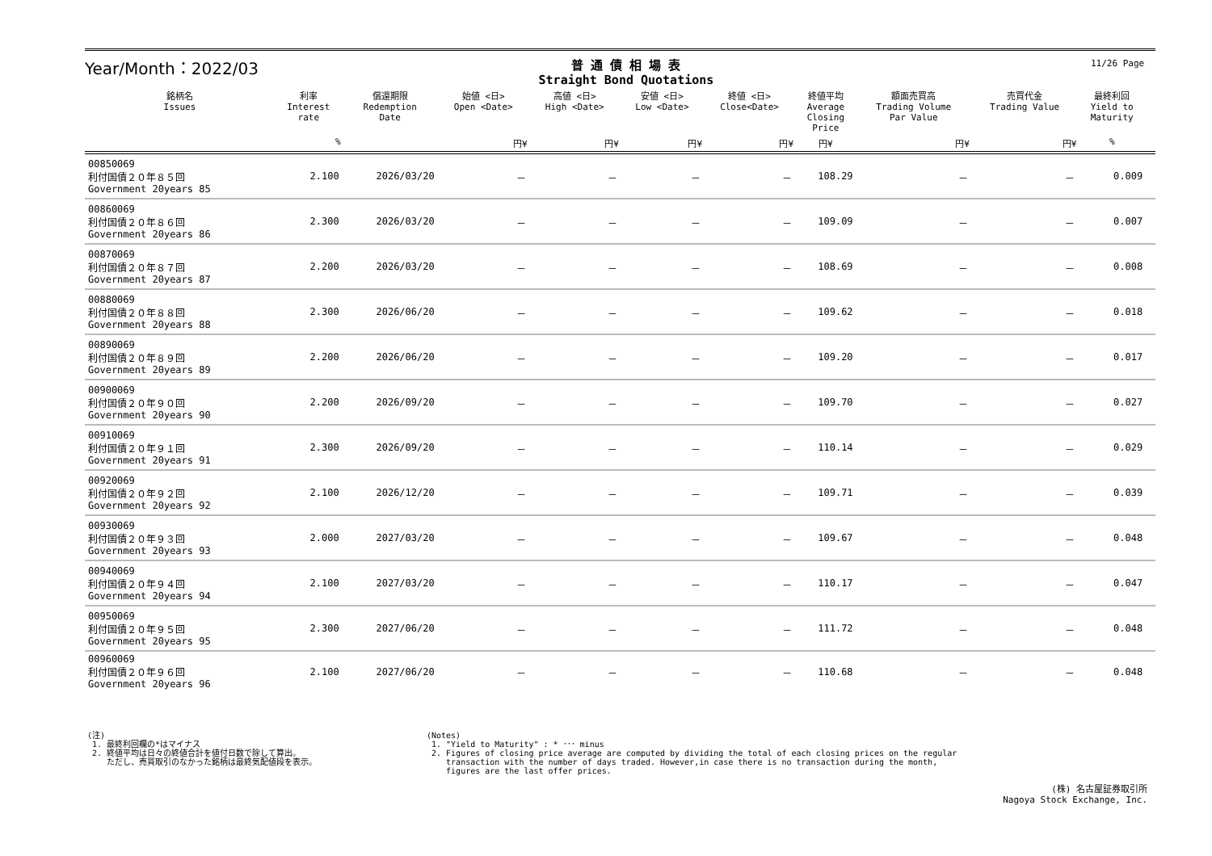11/26 Page
Year/Month：2022/03
普 通 債 相 場 表
Straight Bond Quotations
| 銘柄名 Issues | 利率 Interest rate | 償還期限 Redemption Date | 始値 <日> Open <Date> | 高値 <日> High <Date> | 安値 <日> Low <Date> | 終値 <日> Close<Date> | 終値平均 Average Closing Price | 額面売買高 Trading Volume Par Value | 売買代金 Trading Value | 最終利回 Yield to Maturity | |
| --- | --- | --- | --- | --- | --- | --- | --- | --- | --- | --- | --- |
| | % | | 円¥ | 円¥ | 円¥ | 円¥ | 円¥ | 円¥ | 円¥ | % | |
| 00850069 利付国債２０年８５回 Government 20years 85 | 2.100 | 2026/03/20 | － | － | － | － | 108.29 | － | － | 0.009 | |
| 00860069 利付国債２０年８６回 Government 20years 86 | 2.300 | 2026/03/20 | － | － | － | － | 109.09 | － | － | 0.007 | |
| 00870069 利付国債２０年８７回 Government 20years 87 | 2.200 | 2026/03/20 | － | － | － | － | 108.69 | － | － | 0.008 | |
| 00880069 利付国債２０年８８回 Government 20years 88 | 2.300 | 2026/06/20 | － | － | － | － | 109.62 | － | － | 0.018 | |
| 00890069 利付国債２０年８９回 Government 20years 89 | 2.200 | 2026/06/20 | － | － | － | － | 109.20 | － | － | 0.017 | |
| 00900069 利付国債２０年９０回 Government 20years 90 | 2.200 | 2026/09/20 | － | － | － | － | 109.70 | － | － | 0.027 | |
| 00910069 利付国債２０年９１回 Government 20years 91 | 2.300 | 2026/09/20 | － | － | － | － | 110.14 | － | － | 0.029 | |
| 00920069 利付国債２０年９２回 Government 20years 92 | 2.100 | 2026/12/20 | － | － | － | － | 109.71 | － | － | 0.039 | |
| 00930069 利付国債２０年９３回 Government 20years 93 | 2.000 | 2027/03/20 | － | － | － | － | 109.67 | － | － | 0.048 | |
| 00940069 利付国債２０年９４回 Government 20years 94 | 2.100 | 2027/03/20 | － | － | － | － | 110.17 | － | － | 0.047 | |
| 00950069 利付国債２０年９５回 Government 20years 95 | 2.300 | 2027/06/20 | － | － | － | － | 111.72 | － | － | 0.048 | |
| 00960069 利付国債２０年９６回 Government 20years 96 | 2.100 | 2027/06/20 | － | － | － | － | 110.68 | － | － | 0.048 | |
(注)
1. 最終利回欄の*はマイナス
2. 終値平均は日々の終値合計を値付日数で除して算出。
ただし、売買取引のなかった銘柄は最終気配値段を表示。
(Notes)
1. "Yield to Maturity" : * ･･･ minus
2. Figures of closing price average are computed by dividing the total of each closing prices on the regular
transaction with the number of days traded. However,in case there is no transaction during the month,
figures are the last offer prices.
(株) 名古屋証券取引所
Nagoya Stock Exchange, Inc.